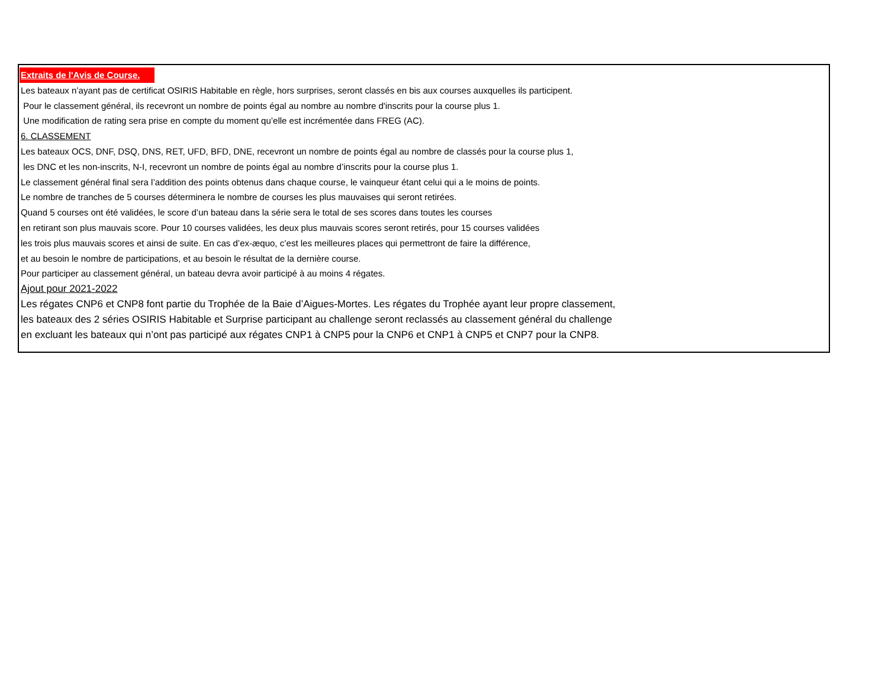Extraits de l'Avis de Course.
Les bateaux n’ayant pas de certificat OSIRIS Habitable en règle, hors surprises, seront classés en bis aux courses auxquelles ils participent.
Pour le classement général, ils recevront un nombre de points égal au nombre au nombre d'inscrits pour la course plus 1.
Une modification de rating sera prise en compte du moment qu’elle est incrémentée dans FREG (AC).
6. CLASSEMENT
Les bateaux OCS, DNF, DSQ, DNS, RET, UFD, BFD, DNE, recevront un nombre de points égal au nombre de classés pour la course plus 1,
les DNC et les non-inscrits, N-I, recevront un nombre de points égal au nombre d’inscrits pour la course plus 1.
Le classement général final sera l’addition des points obtenus dans chaque course, le vainqueur étant celui qui a le moins de points.
Le nombre de tranches de 5 courses déterminera le nombre de courses les plus mauvaises qui seront retirées.
Quand 5 courses ont été validées, le score d’un bateau dans la série sera le total de ses scores dans toutes les courses
en retirant son plus mauvais score. Pour 10 courses validées, les deux plus mauvais scores seront retirés, pour 15 courses validées
les trois plus mauvais scores et ainsi de suite. En cas d’ex-æquo, c’est les meilleures places qui permettront de faire la différence,
et au besoin le nombre de participations, et au besoin le résultat de la dernière course.
Pour participer au classement général, un bateau devra avoir participé à au moins 4 régates.
Ajout pour 2021-2022
Les régates CNP6 et CNP8 font partie du Trophée de la Baie d’Aigues-Mortes. Les régates du Trophée ayant leur propre classement,
les bateaux des 2 séries OSIRIS Habitable et Surprise participant au challenge seront reclassés au classement général du challenge
en excluant les bateaux qui n’ont pas participé aux régates CNP1 à CNP5 pour la CNP6 et CNP1 à CNP5 et CNP7 pour la CNP8.